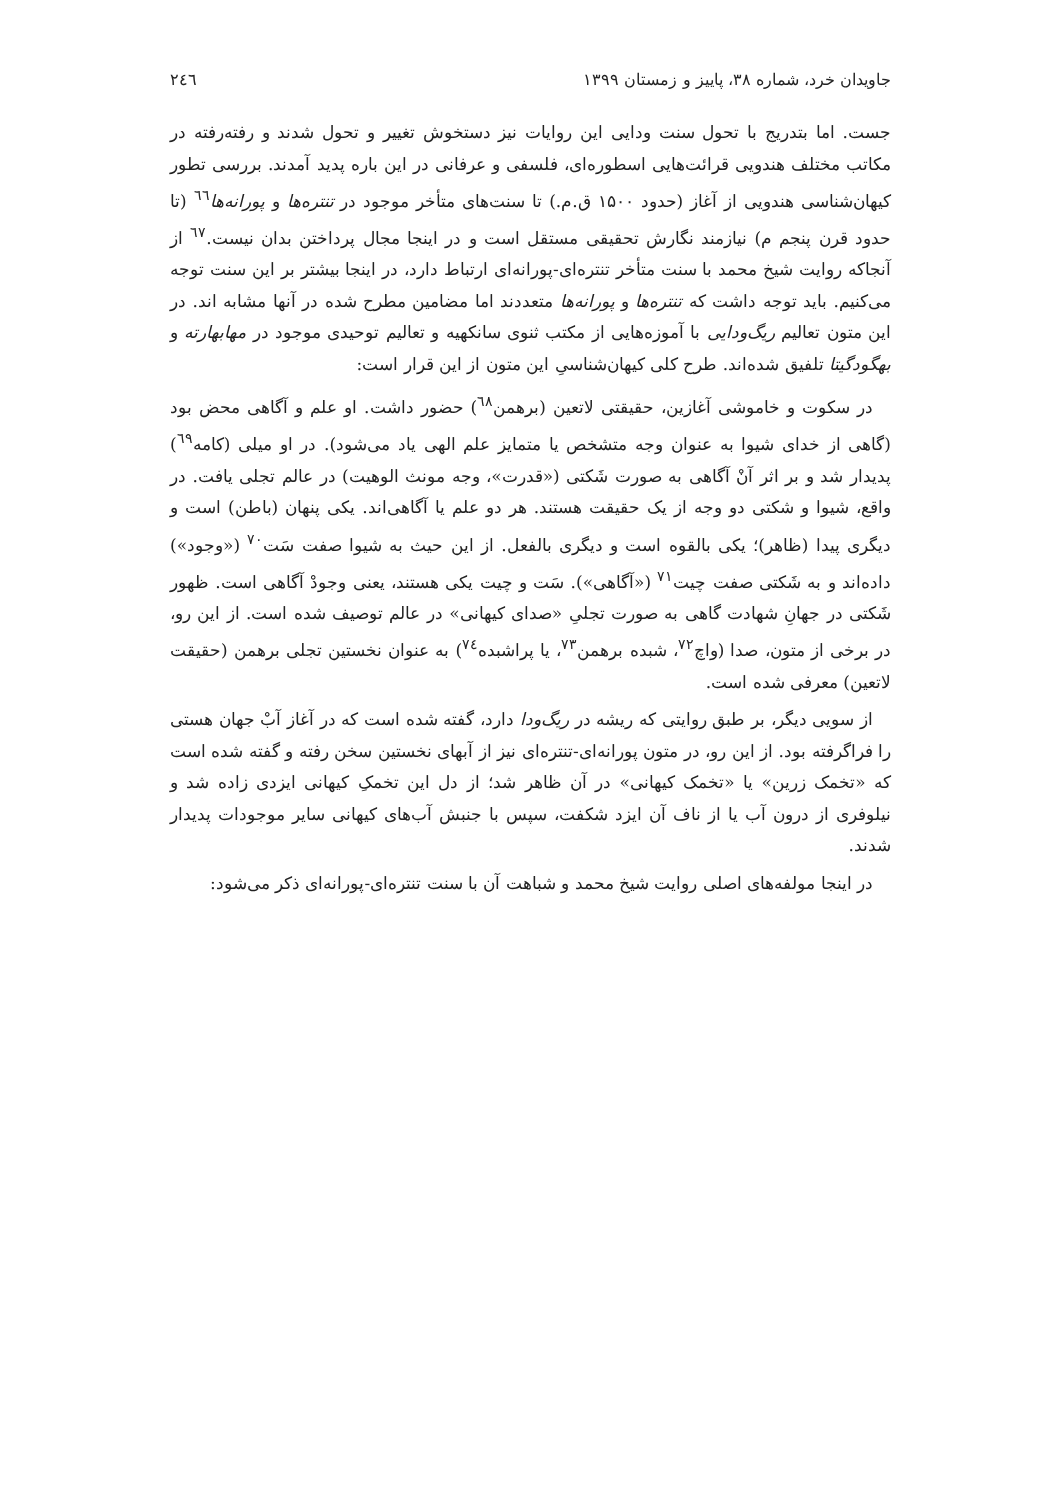جاویدان خرد، شماره ۳۸، پاییز و زمستان ۱۳۹۹ ۲٤٦
جست. اما بتدریج با تحول سنت ودایی این روایات نیز دستخوش تغییر و تحول شدند و رفته‌رفته در مکاتب مختلف هندویی قرائت‌هایی اسطوره‌ای، فلسفی و عرفانی در این باره پدید آمدند. بررسی تطور کیهان‌شناسی هندویی از آغاز (حدود ۱۵۰۰ ق.م.) تا سنت‌های متأخر موجود در تنتره‌ها و پورانه‌ها<sup>٦٦</sup> (تا حدود قرن پنجم م) نیازمند نگارش تحقیقی مستقل است و در اینجا مجال پرداختن بدان نیست.<sup>٦٧</sup> از آنجاکه روایت شیخ محمد با سنت متأخر تنتره‌ای-پورانه‌ای ارتباط دارد، در اینجا بیشتر بر این سنت توجه می‌کنیم. باید توجه داشت که تنتره‌ها و پورانه‌ها متعددند اما مضامین مطرح شده در آنها مشابه اند. در این متون تعالیم ریگ‌ودایی با آموزه‌هایی از مکتب ثنوی سانکهیه و تعالیم توحیدی موجود در مهابهارته و بهگودگیتا تلفیق شده‌اند. طرح کلی کیهان‌شناسیِ این متون از این قرار است:
در سکوت و خاموشی آغازین، حقیقتی لاتعین (برهمن<sup>٦٨</sup>) حضور داشت. او علم و آگاهی محض بود (گاهی از خدای شیوا به عنوان وجه متشخص یا متمایز علم الهی یاد می‌شود). در او میلی (کامه<sup>٦٩</sup>) پدیدار شد و بر اثر آنْ آگاهی به صورت شَکتی («قدرت»، وجه مونث الوهیت) در عالم تجلی یافت. در واقع، شیوا و شکتی دو وجه از یک حقیقت هستند. هر دو علم یا آگاهی‌اند. یکی پنهان (باطن) است و دیگری پیدا (ظاهر)؛ یکی بالقوه است و دیگری بالفعل. از این حیث به شیوا صفت سَت<sup>٧٠</sup> («وجود») داده‌اند و به شَکتی صفت چیت<sup>٧١</sup> («آگاهی»). سَت و چیت یکی هستند، یعنی وجودْ آگاهی است. ظهور شَکتی در جهانِ شهادت گاهی به صورت تجلیِ «صدای کیهانی» در عالم توصیف شده است. از این رو، در برخی از متون، صدا (واچ<sup>٧٢</sup>، شبده برهمن<sup>٧٣</sup>، یا پراشبده<sup>٧٤</sup>) به عنوان نخستین تجلی برهمن (حقیقت لاتعین) معرفی شده است.
از سویی دیگر، بر طبق روایتی که ریشه در ریگ‌ودا دارد، گفته شده است که در آغاز آبْ جهان هستی را فراگرفته بود. از این رو، در متون پورانه‌ای-تنتره‌ای نیز از آبهای نخستین سخن رفته و گفته شده است که «تخمک زرین» یا «تخمک کیهانی» در آن ظاهر شد؛ از دل این تخمکِ کیهانی ایزدی زاده شد و نیلوفری از درون آب یا از ناف آن ایزد شکفت، سپس با جنبش آب‌های کیهانی سایر موجودات پدیدار شدند.
در اینجا مولفه‌های اصلی روایت شیخ محمد و شباهت آن با سنت تنتره‌ای-پورانه‌ای ذکر می‌شود: